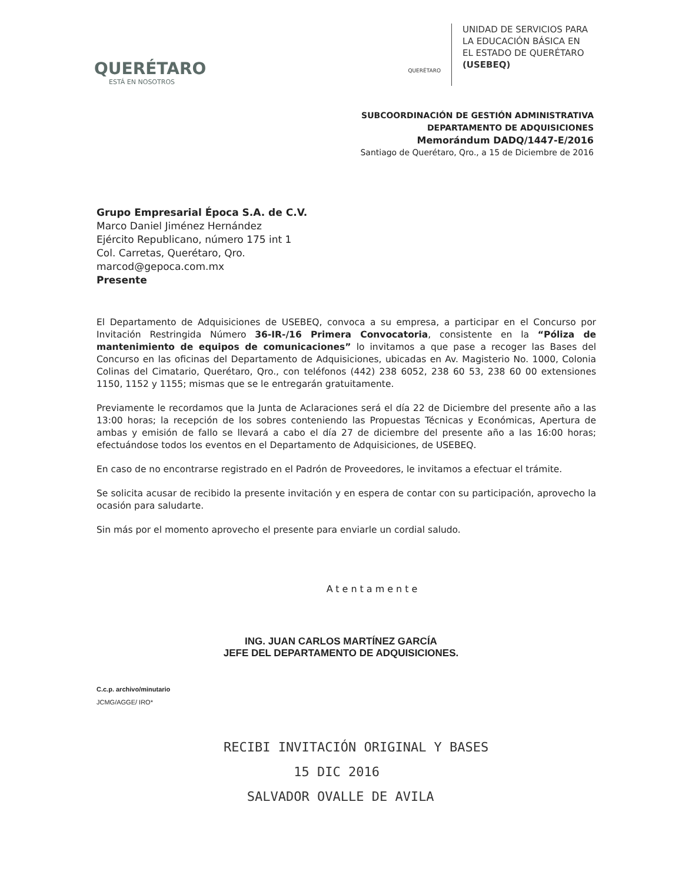QUERÉTARO
ESTÁ EN NOSOTROS
QUERÉTARO
UNIDAD DE SERVICIOS PARA
LA EDUCACIÓN BÁSICA EN
EL ESTADO DE QUERÉTARO
(USEBEQ)
SUBCOORDINACIÓN DE GESTIÓN ADMINISTRATIVA
DEPARTAMENTO DE ADQUISICIONES
Memorándum DADQ/1447-E/2016
Santiago de Querétaro, Qro., a 15 de Diciembre de 2016
Grupo Empresarial Época S.A. de C.V.
Marco Daniel Jiménez Hernández
Ejército Republicano, número 175 int 1
Col. Carretas, Querétaro, Qro.
marcod@gepoca.com.mx
Presente
El Departamento de Adquisiciones de USEBEQ, convoca a su empresa, a participar en el Concurso por Invitación Restringida Número 36-IR-/16 Primera Convocatoria, consistente en la “Póliza de mantenimiento de equipos de comunicaciones” lo invitamos a que pase a recoger las Bases del Concurso en las oficinas del Departamento de Adquisiciones, ubicadas en Av. Magisterio No. 1000, Colonia Colinas del Cimatario, Querétaro, Qro., con teléfonos (442) 238 6052, 238 60 53, 238 60 00 extensiones 1150, 1152 y 1155; mismas que se le entregarán gratuitamente.
Previamente le recordamos que la Junta de Aclaraciones será el día 22 de Diciembre del presente año a las 13:00 horas; la recepción de los sobres conteniendo las Propuestas Técnicas y Económicas, Apertura de ambas y emisión de fallo se llevará a cabo el día 27 de diciembre del presente año a las 16:00 horas; efectuándose todos los eventos en el Departamento de Adquisiciones, de USEBEQ.
En caso de no encontrarse registrado en el Padrón de Proveedores, le invitamos a efectuar el trámite.
Se solicita acusar de recibido la presente invitación y en espera de contar con su participación, aprovecho la ocasión para saludarte.
Sin más por el momento aprovecho el presente para enviarle un cordial saludo.
Atentamente
ING. JUAN CARLOS MARTÍNEZ GARCÍA
JEFE DEL DEPARTAMENTO DE ADQUISICIONES.
C.c.p. archivo/minutario
JCMG/AGGE/ IRO*
RECIBI INVITACIÓN ORIGINAL Y BASES
15 DIC 2016
SALVADOR OVALLE DE AVILA